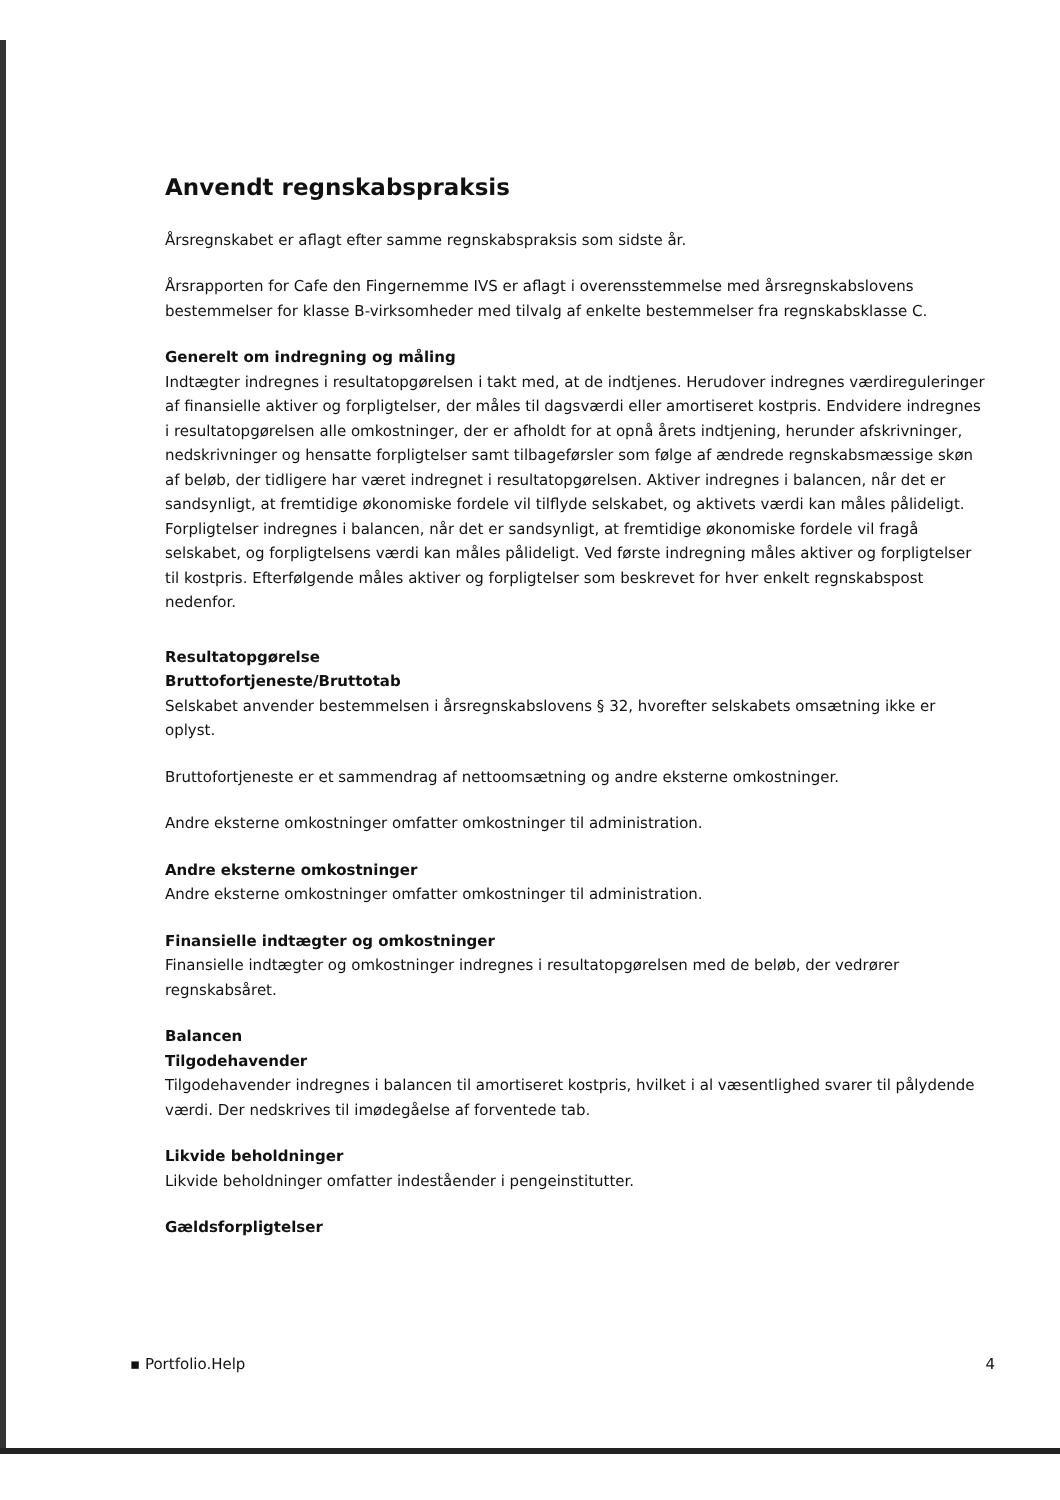Anvendt regnskabspraksis
Årsregnskabet er aflagt efter samme regnskabspraksis som sidste år.
Årsrapporten for Cafe den Fingernemme IVS er aflagt i overensstemmelse med årsregnskabslovens bestemmelser for klasse B-virksomheder med tilvalg af enkelte bestemmelser fra regnskabsklasse C.
Generelt om indregning og måling
Indtægter indregnes i resultatopgørelsen i takt med, at de indtjenes. Herudover indregnes værdireguleringer af finansielle aktiver og forpligtelser, der måles til dagsværdi eller amortiseret kostpris. Endvidere indregnes i resultatopgørelsen alle omkostninger, der er afholdt for at opnå årets indtjening, herunder afskrivninger, nedskrivninger og hensatte forpligtelser samt tilbageførsler som følge af ændrede regnskabsmæssige skøn af beløb, der tidligere har været indregnet i resultatopgørelsen. Aktiver indregnes i balancen, når det er sandsynligt, at fremtidige økonomiske fordele vil tilflyde selskabet, og aktivets værdi kan måles pålideligt. Forpligtelser indregnes i balancen, når det er sandsynligt, at fremtidige økonomiske fordele vil fragå selskabet, og forpligtelsens værdi kan måles pålideligt. Ved første indregning måles aktiver og forpligtelser til kostpris. Efterfølgende måles aktiver og forpligtelser som beskrevet for hver enkelt regnskabspost nedenfor.
Resultatopgørelse
Bruttofortjeneste/Bruttotab
Selskabet anvender bestemmelsen i årsregnskabslovens § 32, hvorefter selskabets omsætning ikke er oplyst.
Bruttofortjeneste er et sammendrag af nettoomsætning og andre eksterne omkostninger.
Andre eksterne omkostninger omfatter omkostninger til administration.
Andre eksterne omkostninger
Andre eksterne omkostninger omfatter omkostninger til administration.
Finansielle indtægter og omkostninger
Finansielle indtægter og omkostninger indregnes i resultatopgørelsen med de beløb, der vedrører regnskabsåret.
Balancen
Tilgodehavender
Tilgodehavender indregnes i balancen til amortiseret kostpris, hvilket i al væsentlighed svarer til pålydende værdi. Der nedskrives til imødegåelse af forventede tab.
Likvide beholdninger
Likvide beholdninger omfatter indeståender i pengeinstitutter.
Gældsforpligtelser
▪ Portfolio.Help 4